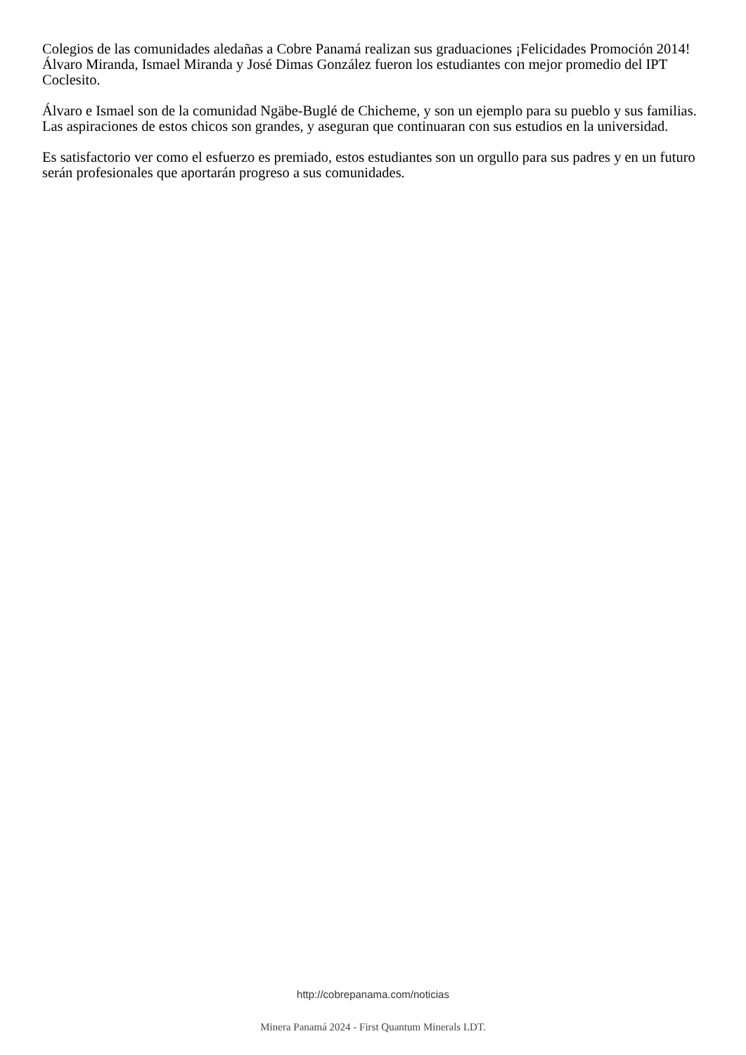Colegios de las comunidades aledañas a Cobre Panamá realizan sus graduaciones ¡Felicidades Promoción 2014! Álvaro Miranda, Ismael Miranda y José Dimas González fueron los estudiantes con mejor promedio del IPT Coclesito.
Álvaro e Ismael son de la comunidad Ngäbe-Buglé de Chicheme, y son un ejemplo para su pueblo y sus familias. Las aspiraciones de estos chicos son grandes, y aseguran que continuaran con sus estudios en la universidad.
Es satisfactorio ver como el esfuerzo es premiado, estos estudiantes son un orgullo para sus padres y en un futuro serán profesionales que aportarán progreso a sus comunidades.
http://cobrepanama.com/noticias
Minera Panamá 2024 - First Quantum Minerals LDT.